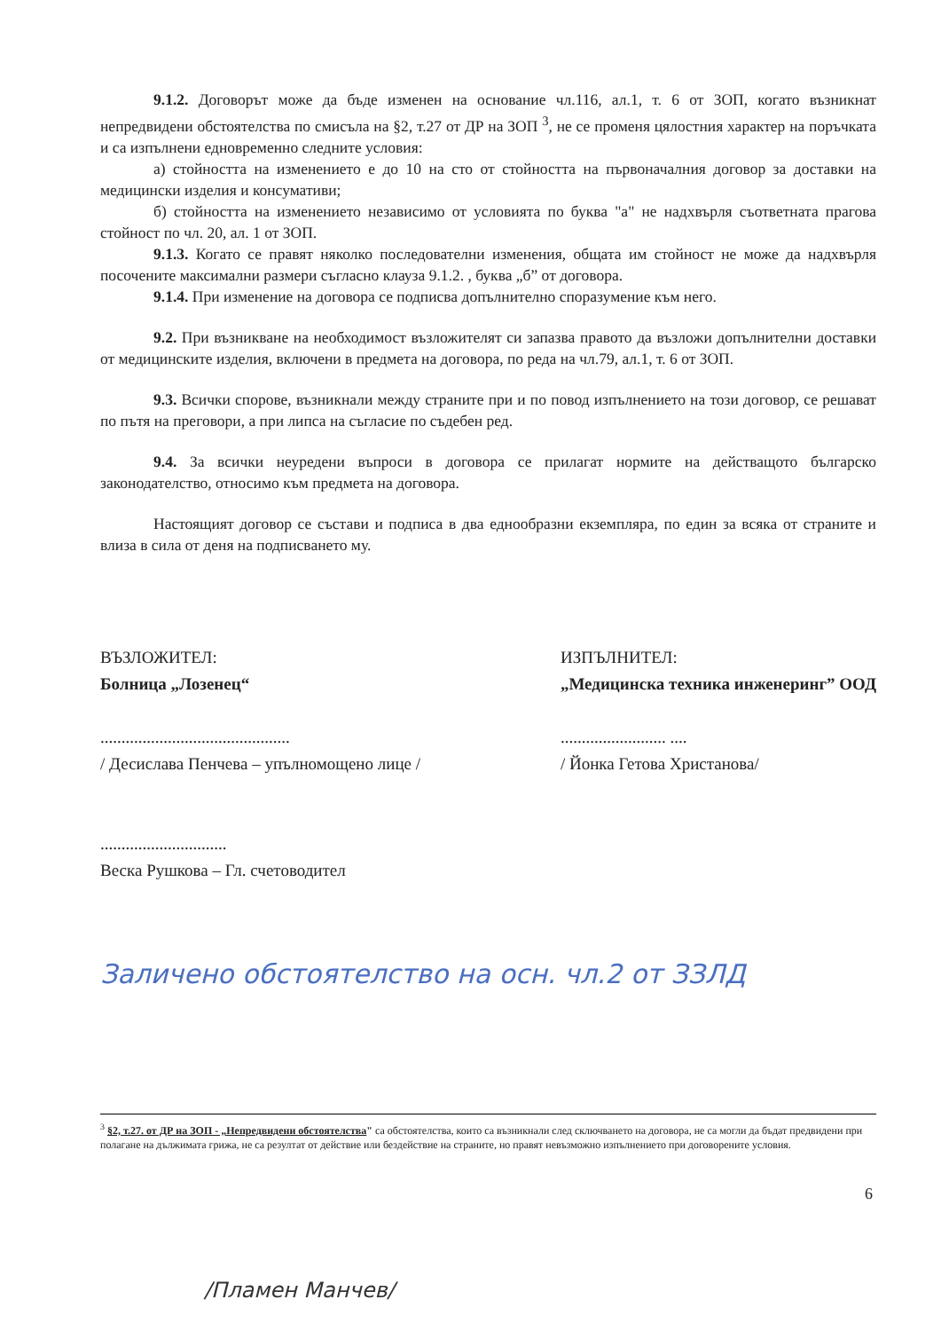9.1.2. Договорът може да бъде изменен на основание чл.116, ал.1, т. 6 от ЗОП, когато възникнат непредвидени обстоятелства по смисъла на §2, т.27 от ДР на ЗОП <sup>3</sup>, не се променя цялостния характер на поръчката и са изпълнени едновременно следните условия:
а) стойността на изменението е до 10 на сто от стойността на първоначалния договор за доставки на медицински изделия и консумативи;
б) стойността на изменението независимо от условията по буква "а" не надхвърля съответната прагова стойност по чл. 20, ал. 1 от ЗОП.
9.1.3. Когато се правят няколко последователни изменения, общата им стойност не може да надхвърля посочените максимални размери съгласно клауза 9.1.2. , буква „б” от договора.
9.1.4. При изменение на договора се подписва допълнително споразумение към него.
9.2. При възникване на необходимост възложителят си запазва правото да възложи допълнителни доставки от медицинските изделия, включени в предмета на договора, по реда на чл.79, ал.1, т. 6 от ЗОП.
9.3. Всички спорове, възникнали между страните при и по повод изпълнението на този договор, се решават по пътя на преговори, а при липса на съгласие по съдебен ред.
9.4. За всички неуредени въпроси в договора се прилагат нормите на действащото българско законодателство, относимо към предмета на договора.
Настоящият договор се състави и подписа в два еднообразни екземпляра, по един за всяка от страните и влиза в сила от деня на подписването му.
ВЪЗЛОЖИТЕЛ:
Болница „Лозенец“
.............................................
/ Десислава Пенчева – упълномощено лице /
..............................
Веска Рушкова – Гл. счетоводител
ИЗПЪЛНИТЕЛ:
„Медицинска техника инженеринг” ООД
......................... ....
/ Йонка Гетова Христанова/
Заличено обстоятелство на осн. чл.2 от ЗЗЛД
<sup>3</sup> §2, т.27. от ДР на ЗОП - „Непредвидени обстоятелства" са обстоятелства, които са възникнали след сключването на договора, не са могли да бъдат предвидени при полагане на дължимата грижа, не са резултат от действие или бездействие на страните, но правят невъзможно изпълнението при договорените условия.
6
/Пламен Манчев/